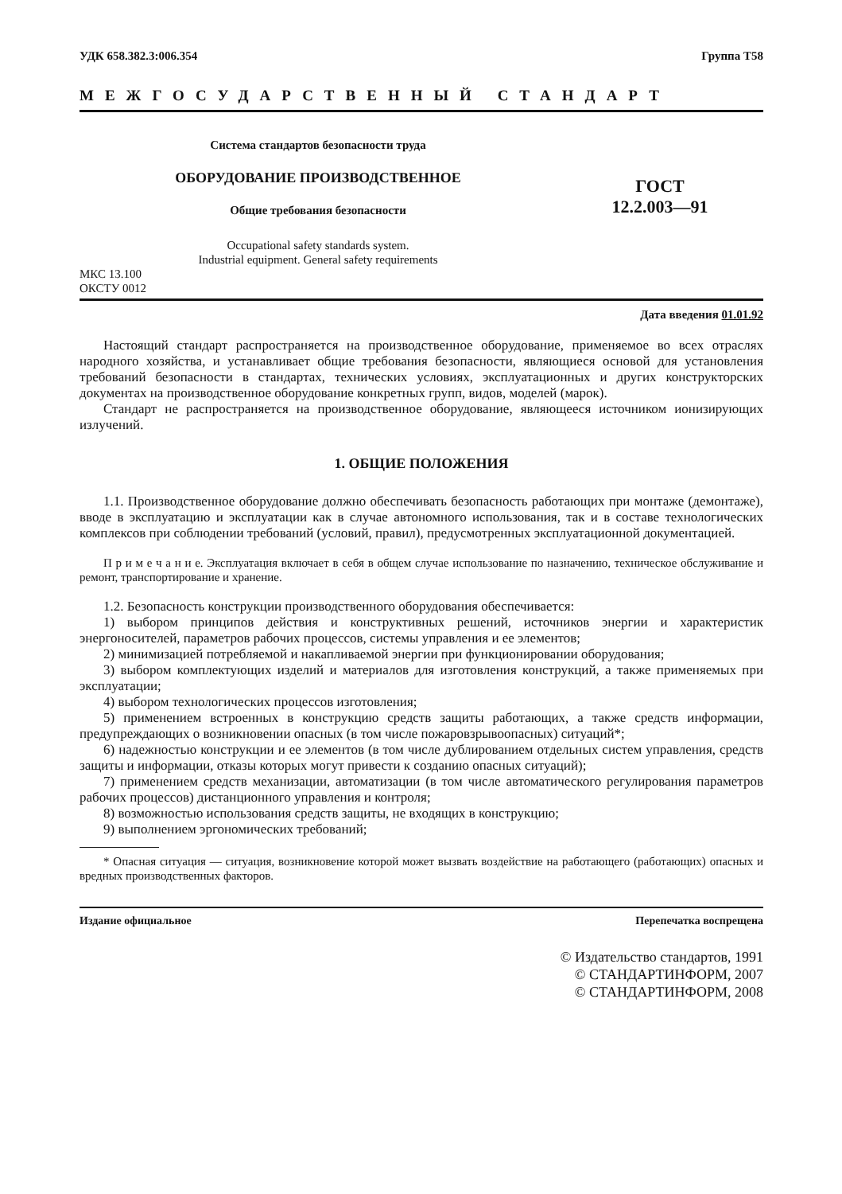УДК 658.382.3:006.354 Группа Т58
МЕЖГОСУДАРСТВЕННЫЙ СТАНДАРТ
Система стандартов безопасности труда
ОБОРУДОВАНИЕ ПРОИЗВОДСТВЕННОЕ
Общие требования безопасности
Occupational safety standards system.
Industrial equipment. General safety requirements
ГОСТ
12.2.003—91
МКС 13.100
ОКСТУ 0012
Дата введения 01.01.92
Настоящий стандарт распространяется на производственное оборудование, применяемое во всех отраслях народного хозяйства, и устанавливает общие требования безопасности, являющиеся основой для установления требований безопасности в стандартах, технических условиях, эксплуатационных и других конструкторских документах на производственное оборудование конкретных групп, видов, моделей (марок).
Стандарт не распространяется на производственное оборудование, являющееся источником ионизирующих излучений.
1. ОБЩИЕ ПОЛОЖЕНИЯ
1.1. Производственное оборудование должно обеспечивать безопасность работающих при монтаже (демонтаже), вводе в эксплуатацию и эксплуатации как в случае автономного использования, так и в составе технологических комплексов при соблюдении требований (условий, правил), предусмотренных эксплуатационной документацией.
П р и м е ч а н и е. Эксплуатация включает в себя в общем случае использование по назначению, техническое обслуживание и ремонт, транспортирование и хранение.
1.2. Безопасность конструкции производственного оборудования обеспечивается:
1) выбором принципов действия и конструктивных решений, источников энергии и характеристик энергоносителей, параметров рабочих процессов, системы управления и ее элементов;
2) минимизацией потребляемой и накапливаемой энергии при функционировании оборудования;
3) выбором комплектующих изделий и материалов для изготовления конструкций, а также применяемых при эксплуатации;
4) выбором технологических процессов изготовления;
5) применением встроенных в конструкцию средств защиты работающих, а также средств информации, предупреждающих о возникновении опасных (в том числе пожаровзрывоопасных) ситуаций*;
6) надежностью конструкции и ее элементов (в том числе дублированием отдельных систем управления, средств защиты и информации, отказы которых могут привести к созданию опасных ситуаций);
7) применением средств механизации, автоматизации (в том числе автоматического регулирования параметров рабочих процессов) дистанционного управления и контроля;
8) возможностью использования средств защиты, не входящих в конструкцию;
9) выполнением эргономических требований;
* Опасная ситуация — ситуация, возникновение которой может вызвать воздействие на работающего (работающих) опасных и вредных производственных факторов.
Издание официальное Перепечатка воспрещена
© Издательство стандартов, 1991
© СТАНДАРТИНФОРМ, 2007
© СТАНДАРТИНФОРМ, 2008